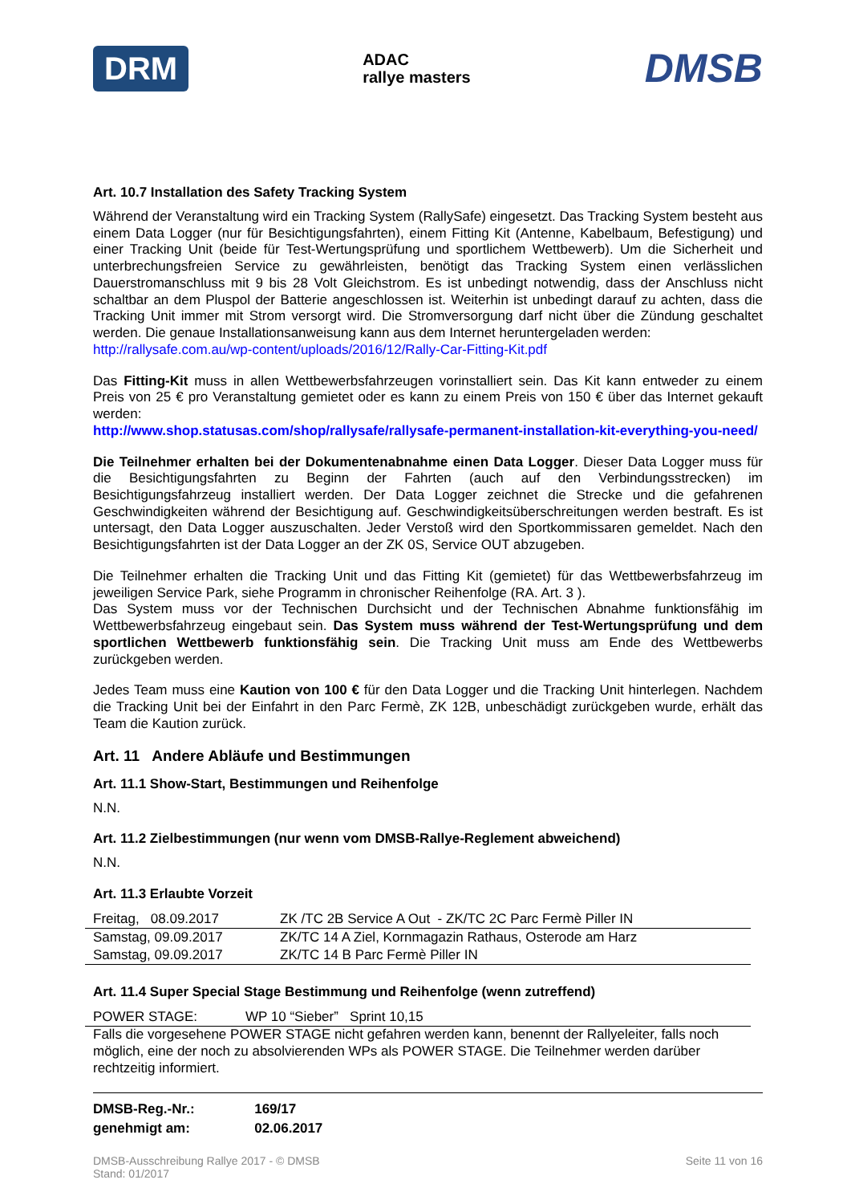DRM ADAC
rallye masters DMSB
Art. 10.7 Installation des Safety Tracking System
Während der Veranstaltung wird ein Tracking System (RallySafe) eingesetzt. Das Tracking System besteht aus einem Data Logger (nur für Besichtigungsfahrten), einem Fitting Kit (Antenne, Kabelbaum, Befestigung) und einer Tracking Unit (beide für Test-Wertungsprüfung und sportlichem Wettbewerb). Um die Sicherheit und unterbrechungsfreien Service zu gewährleisten, benötigt das Tracking System einen verlässlichen Dauerstromanschluss mit 9 bis 28 Volt Gleichstrom. Es ist unbedingt notwendig, dass der Anschluss nicht schaltbar an dem Pluspol der Batterie angeschlossen ist. Weiterhin ist unbedingt darauf zu achten, dass die Tracking Unit immer mit Strom versorgt wird. Die Stromversorgung darf nicht über die Zündung geschaltet werden. Die genaue Installationsanweisung kann aus dem Internet heruntergeladen werden:
http://rallysafe.com.au/wp-content/uploads/2016/12/Rally-Car-Fitting-Kit.pdf
Das Fitting-Kit muss in allen Wettbewerbsfahrzeugen vorinstalliert sein. Das Kit kann entweder zu einem Preis von 25 € pro Veranstaltung gemietet oder es kann zu einem Preis von 150 € über das Internet gekauft werden:
http://www.shop.statusas.com/shop/rallysafe/rallysafe-permanent-installation-kit-everything-you-need/
Die Teilnehmer erhalten bei der Dokumentenabnahme einen Data Logger. Dieser Data Logger muss für die Besichtigungsfahrten zu Beginn der Fahrten (auch auf den Verbindungsstrecken) im Besichtigungsfahrzeug installiert werden. Der Data Logger zeichnet die Strecke und die gefahrenen Geschwindigkeiten während der Besichtigung auf. Geschwindigkeitsüberschreitungen werden bestraft. Es ist untersagt, den Data Logger auszuschalten. Jeder Verstoß wird den Sportkommissaren gemeldet. Nach den Besichtigungsfahrten ist der Data Logger an der ZK 0S, Service OUT abzugeben.
Die Teilnehmer erhalten die Tracking Unit und das Fitting Kit (gemietet) für das Wettbewerbsfahrzeug im jeweiligen Service Park, siehe Programm in chronischer Reihenfolge (RA. Art. 3 ).
Das System muss vor der Technischen Durchsicht und der Technischen Abnahme funktionsfähig im Wettbewerbsfahrzeug eingebaut sein. Das System muss während der Test-Wertungsprüfung und dem sportlichen Wettbewerb funktionsfähig sein. Die Tracking Unit muss am Ende des Wettbewerbs zurückgeben werden.
Jedes Team muss eine Kaution von 100 € für den Data Logger und die Tracking Unit hinterlegen. Nachdem die Tracking Unit bei der Einfahrt in den Parc Fermè, ZK 12B, unbeschädigt zurückgeben wurde, erhält das Team die Kaution zurück.
Art. 11 Andere Abläufe und Bestimmungen
Art. 11.1 Show-Start, Bestimmungen und Reihenfolge
N.N.
Art. 11.2 Zielbestimmungen (nur wenn vom DMSB-Rallye-Reglement abweichend)
N.N.
Art. 11.3 Erlaubte Vorzeit
| Freitag, 08.09.2017 | ZK /TC 2B Service A Out - ZK/TC 2C Parc Fermè Piller IN |
| Samstag, 09.09.2017 | ZK/TC 14 A Ziel, Kornmagazin Rathaus, Osterode am Harz |
| Samstag, 09.09.2017 | ZK/TC 14 B Parc Fermè Piller IN |
Art. 11.4 Super Special Stage Bestimmung und Reihenfolge (wenn zutreffend)
| POWER STAGE: | WP 10 “Sieber” Sprint 10,15 |
Falls die vorgesehene POWER STAGE nicht gefahren werden kann, benennt der Rallyeleiter, falls noch möglich, eine der noch zu absolvierenden WPs als POWER STAGE. Die Teilnehmer werden darüber rechtzeitig informiert.
| DMSB-Reg.-Nr.: | 169/17 |
| genehmigt am: | 02.06.2017 |
DMSB-Ausschreibung Rallye 2017 - © DMSB
Stand: 01/2017 Seite 11 von 16